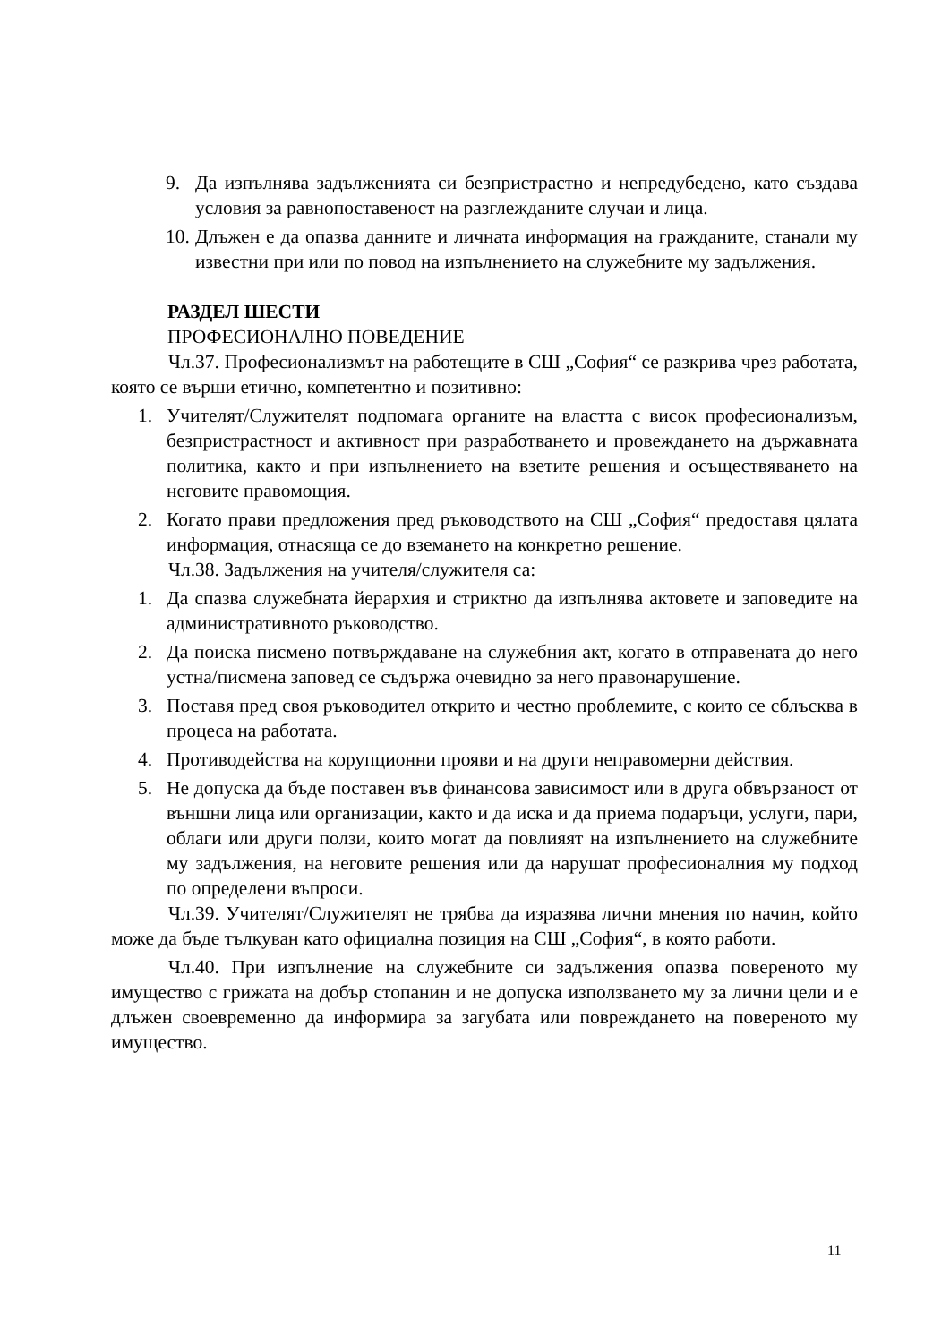9. Да изпълнява задълженията си безпристрастно и непредубедено, като създава условия за равнопоставеност на разглежданите случаи и лица.
10. Длъжен е да опазва данните и личната информация на гражданите, станали му известни при или по повод на изпълнението на служебните му задължения.
РАЗДЕЛ ШЕСТИ
ПРОФЕСИОНАЛНО ПОВЕДЕНИЕ
Чл.37. Професионализмът на работещите в СШ „София“ се разкрива чрез работата, която се върши етично, компетентно и позитивно:
1. Учителят/Служителят подпомага органите на властта с висок професионализъм, безпристрастност и активност при разработването и провеждането на държавната политика, както и при изпълнението на взетите решения и осъществяването на неговите правомощия.
2. Когато прави предложения пред ръководството на СШ „София“ предоставя цялата информация, отнасяща се до вземането на конкретно решение.
Чл.38. Задължения на учителя/служителя са:
1. Да спазва служебната йерархия и стриктно да изпълнява актовете и заповедите на административното ръководство.
2. Да поиска писмено потвърждаване на служебния акт, когато в отправената до него устна/писмена заповед се съдържа очевидно за него правонарушение.
3. Поставя пред своя ръководител открито и честно проблемите, с които се сблъсква в процеса на работата.
4. Противодейства на корупционни прояви и на други неправомерни действия.
5. Не допуска да бъде поставен във финансова зависимост или в друга обвързаност от външни лица или организации, както и да иска и да приема подаръци, услуги, пари, облаги или други ползи, които могат да повлияят на изпълнението на служебните му задължения, на неговите решения или да нарушат професионалния му подход по определени въпроси.
Чл.39. Учителят/Служителят не трябва да изразява лични мнения по начин, който може да бъде тълкуван като официална позиция на СШ „София“, в която работи.
Чл.40. При изпълнение на служебните си задължения опазва повереното му имущество с грижата на добър стопанин и не допуска използването му за лични цели и е длъжен своевременно да информира за загубата или повреждането на повереното му имущество.
11